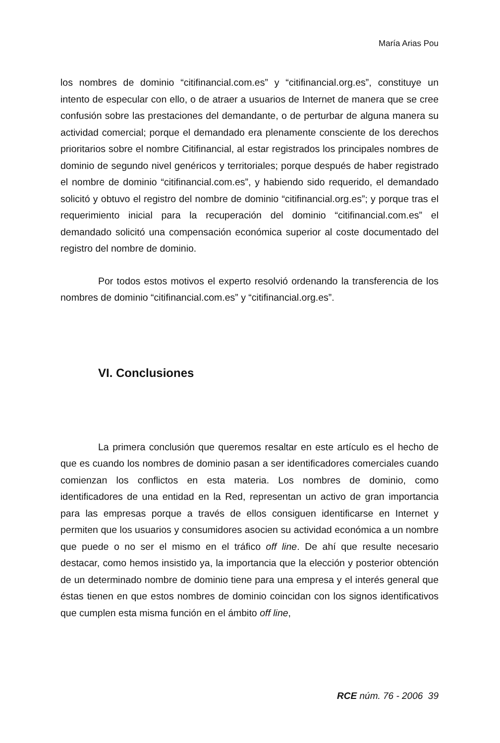María Arias Pou
los nombres de dominio “citifinancial.com.es” y “citifinancial.org.es”, constituye un intento de especular con ello, o de atraer a usuarios de Internet de manera que se cree confusión sobre las prestaciones del demandante, o de perturbar de alguna manera su actividad comercial; porque el demandado era plenamente consciente de los derechos prioritarios sobre el nombre Citifinancial, al estar registrados los principales nombres de dominio de segundo nivel genéricos y territoriales; porque después de haber registrado el nombre de dominio “citifinancial.com.es”, y habiendo sido requerido, el demandado solicitó y obtuvo el registro del nombre de dominio “citifinancial.org.es”; y porque tras el requerimiento inicial para la recuperación del dominio “citifinancial.com.es” el demandado solicitó una compensación económica superior al coste documentado del registro del nombre de dominio.
Por todos estos motivos el experto resolvió ordenando la transferencia de los nombres de dominio “citifinancial.com.es” y “citifinancial.org.es”.
VI. Conclusiones
La primera conclusión que queremos resaltar en este artículo es el hecho de que es cuando los nombres de dominio pasan a ser identificadores comerciales cuando comienzan los conflictos en esta materia. Los nombres de dominio, como identificadores de una entidad en la Red, representan un activo de gran importancia para las empresas porque a través de ellos consiguen identificarse en Internet y permiten que los usuarios y consumidores asocien su actividad económica a un nombre que puede o no ser el mismo en el tráfico off line. De ahí que resulte necesario destacar, como hemos insistido ya, la importancia que la elección y posterior obtención de un determinado nombre de dominio tiene para una empresa y el interés general que éstas tienen en que estos nombres de dominio coincidan con los signos identificativos que cumplen esta misma función en el ámbito off line,
RCE núm. 76 - 2006 39